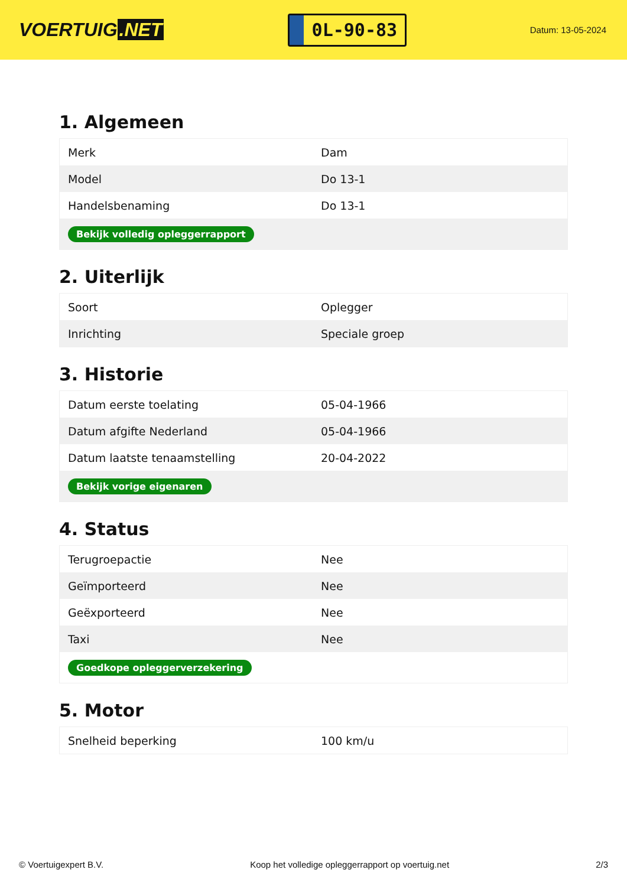VOERTUIG.NET
0L-90-83
Datum: 13-05-2024
1. Algemeen
| Merk | Dam |
| Model | Do 13-1 |
| Handelsbenaming | Do 13-1 |
| Bekijk volledig opleggerrapport | |
2. Uiterlijk
| Soort | Oplegger |
| Inrichting | Speciale groep |
3. Historie
| Datum eerste toelating | 05-04-1966 |
| Datum afgifte Nederland | 05-04-1966 |
| Datum laatste tenaamstelling | 20-04-2022 |
| Bekijk vorige eigenaren | |
4. Status
| Terugroepactie | Nee |
| Geïmporteerd | Nee |
| Geëxporteerd | Nee |
| Taxi | Nee |
| Goedkope opleggerverzekering | |
5. Motor
| Snelheid beperking | 100 km/u |
© Voertuigexpert B.V. Koop het volledige opleggerrapport op voertuig.net 2/3